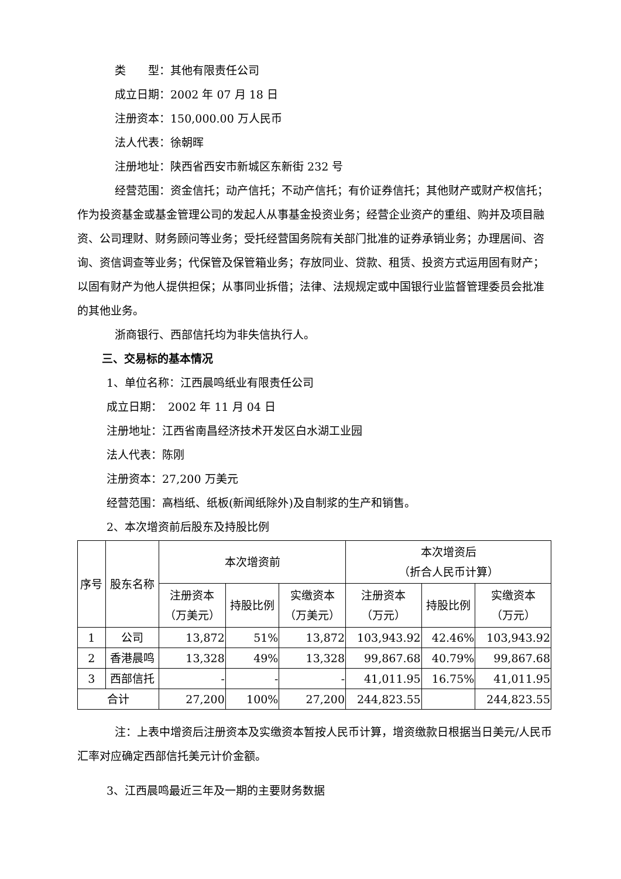类　　型：其他有限责任公司
成立日期：2002 年 07 月 18 日
注册资本：150,000.00 万人民币
法人代表：徐朝晖
注册地址：陕西省西安市新城区东新街 232 号
经营范围：资金信托；动产信托；不动产信托；有价证券信托；其他财产或财产权信托；作为投资基金或基金管理公司的发起人从事基金投资业务；经营企业资产的重组、购并及项目融资、公司理财、财务顾问等业务；受托经营国务院有关部门批准的证券承销业务；办理居间、咨询、资信调查等业务；代保管及保管箱业务；存放同业、贷款、租赁、投资方式运用固有财产；以固有财产为他人提供担保；从事同业拆借；法律、法规规定或中国银行业监督管理委员会批准的其他业务。
浙商银行、西部信托均为非失信执行人。
三、交易标的基本情况
1、单位名称：江西晨鸣纸业有限责任公司
成立日期：　2002 年 11 月 04 日
注册地址：江西省南昌经济技术开发区白水湖工业园
法人代表：陈刚
注册资本：27,200 万美元
经营范围：高档纸、纸板(新闻纸除外)及自制浆的生产和销售。
2、本次增资前后股东及持股比例
| 序号 | 股东名称 | 本次增资前 | | | 本次增资后 （折合人民币计算） | | |
| --- | --- | --- | --- | --- | --- | --- | --- |
| | | 注册资本 （万美元） | 持股比例 | 实缴资本 （万美元） | 注册资本 （万元） | 持股比例 | 实缴资本 （万元） |
| 1 | 公司 | 13,872 | 51% | 13,872 | 103,943.92 | 42.46% | 103,943.92 |
| 2 | 香港晨鸣 | 13,328 | 49% | 13,328 | 99,867.68 | 40.79% | 99,867.68 |
| 3 | 西部信托 | - | - | - | 41,011.95 | 16.75% | 41,011.95 |
| 合计 | | 27,200 | 100% | 27,200 | 244,823.55 | | 244,823.55 |
注：上表中增资后注册资本及实缴资本暂按人民币计算，增资缴款日根据当日美元/人民币汇率对应确定西部信托美元计价金额。
3、江西晨鸣最近三年及一期的主要财务数据